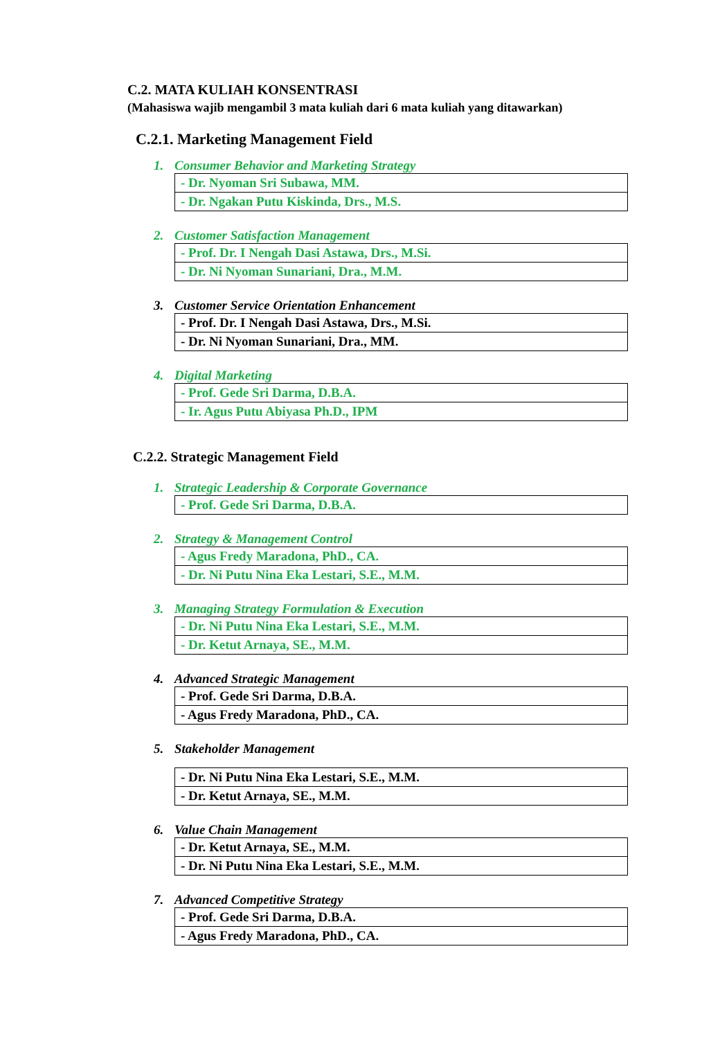C.2. MATA KULIAH KONSENTRASI
(Mahasiswa wajib mengambil 3 mata kuliah dari 6 mata kuliah yang ditawarkan)
C.2.1. Marketing Management Field
1. Consumer Behavior and Marketing Strategy
| - Dr. Nyoman Sri Subawa, MM. |
| - Dr. Ngakan Putu Kiskinda, Drs., M.S. |
2. Customer Satisfaction Management
| - Prof. Dr. I Nengah Dasi Astawa, Drs., M.Si. |
| - Dr. Ni Nyoman Sunariani, Dra., M.M. |
3. Customer Service Orientation Enhancement
| - Prof. Dr. I Nengah Dasi Astawa, Drs., M.Si. |
| - Dr. Ni Nyoman Sunariani, Dra., MM. |
4. Digital Marketing
| - Prof. Gede Sri Darma, D.B.A. |
| - Ir. Agus Putu Abiyasa Ph.D., IPM |
C.2.2. Strategic Management Field
1. Strategic Leadership & Corporate Governance
| - Prof. Gede Sri Darma, D.B.A. |
2. Strategy & Management Control
| - Agus Fredy Maradona, PhD., CA. |
| - Dr. Ni Putu Nina Eka Lestari, S.E., M.M. |
3. Managing Strategy Formulation & Execution
| - Dr. Ni Putu Nina Eka Lestari, S.E., M.M. |
| - Dr. Ketut Arnaya, SE., M.M. |
4. Advanced Strategic Management
| - Prof. Gede Sri Darma, D.B.A. |
| - Agus Fredy Maradona, PhD., CA. |
5. Stakeholder Management
| - Dr. Ni Putu Nina Eka Lestari, S.E., M.M. |
| - Dr. Ketut Arnaya, SE., M.M. |
6. Value Chain Management
| - Dr. Ketut Arnaya, SE., M.M. |
| - Dr. Ni Putu Nina Eka Lestari, S.E., M.M. |
7. Advanced Competitive Strategy
| - Prof. Gede Sri Darma, D.B.A. |
| - Agus Fredy Maradona, PhD., CA. |